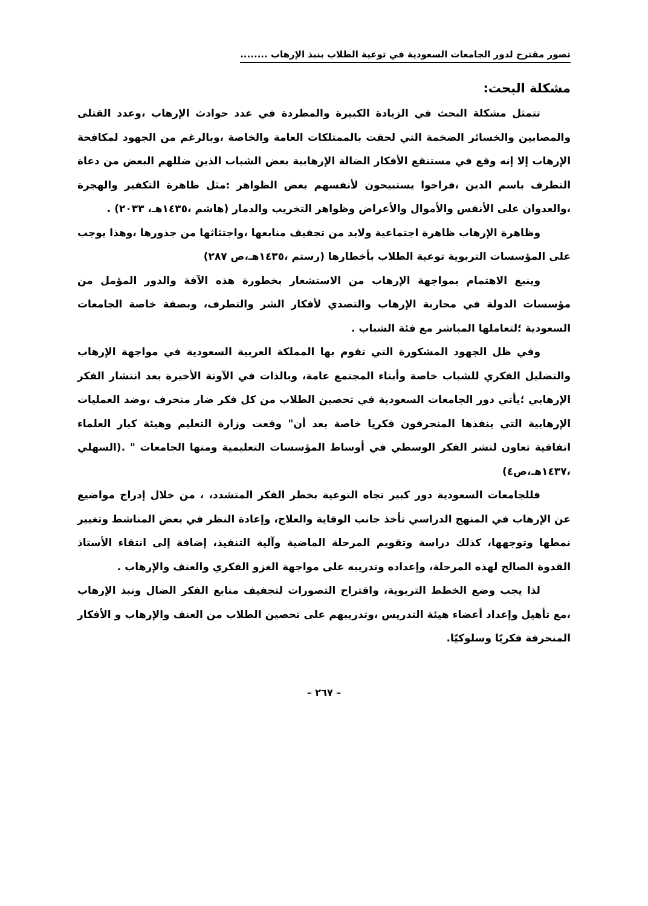تصور مقترح لدور الجامعات السعودية في توعية الطلاب بنبذ الإرهاب ........
مشكلة البحث:
تتمثل مشكلة البحث في الزيادة الكبيرة والمطردة في عدد حوادث الإرهاب ،وعدد القتلى والمصابين والخسائر الضخمة التي لحقت بالممتلكات العامة والخاصة ،وبالرغم من الجهود لمكافحة الإرهاب إلا إنه وقع في مستنقع الأفكار الضالة الإرهابية بعض الشباب الذين ضللهم البعض من دعاة التطرف باسم الدين ،فراحوا يستبيحون لأنفسهم بعض الظواهر :مثل ظاهرة التكفير والهجرة ،والعدوان على الأنفس والأموال والأعراض وظواهر التخريب والدمار (هاشم ،١٤٣٥هـ، ٢٠٣٣) .
وظاهرة الإرهاب ظاهرة اجتماعية ولابد من تجفيف منابعها ،واجتثاثها من جذورها ،وهذا يوجب على المؤسسات التربوية توعية الطلاب بأخطارها (رستم ،١٤٣٥هـ،ص ٢٨٧)
وينبع الاهتمام بمواجهة الإرهاب من الاستشعار بخطورة هذه الآفة والدور المؤمل من مؤسسات الدولة في محاربة الإرهاب والتصدي لأفكار الشر والتطرف، وبصفة خاصة الجامعات السعودية ؛لتعاملها المباشر مع فئة الشباب .
وفي ظل الجهود المشكورة التي تقوم بها المملكة العربية السعودية في مواجهة الإرهاب والتضليل الفكري للشباب خاصة وأبناء المجتمع عامة، وبالذات في الآونة الأخيرة بعد انتشار الفكر الإرهابي ؛يأتي دور الجامعات السعودية في تحصين الطلاب من كل فكر ضار منحرف ،وضد العمليات الإرهابية التي ينفذها المنحرفون فكريا خاصة بعد أن" وقعت وزارة التعليم وهيئة كبار العلماء اتفاقية تعاون لنشر الفكر الوسطي في أوساط المؤسسات التعليمية ومنها الجامعات " .(السهلي ،١٤٣٧هـ،ص٤)
فللجامعات السعودية دور كبير تجاه التوعية بخطر الفكر المتشدد، ، من خلال إدراج مواضيع عن الإرهاب في المنهج الدراسي تأخذ جانب الوقاية والعلاج، وإعادة النظر في بعض المناشط وتغيير نمطها وتوجهها، كذلك دراسة وتقويم المرحلة الماضية وآلية التنفيذ، إضافة إلى انتقاء الأستاذ القدوة الصالح لهذه المرحلة، وإعداده وتدريبه على مواجهة الغزو الفكري والعنف والإرهاب .
لذا يجب وضع الخطط التربوية، واقتراح التصورات لتجفيف منابع الفكر الضال ونبذ الإرهاب ،مع تأهيل وإعداد أعضاء هيئة التدريس ،وتدريبهم على تحصين الطلاب من العنف والإرهاب و الأفكار المنحرفة فكريًا وسلوكيًا.
– ٢٦٧ –